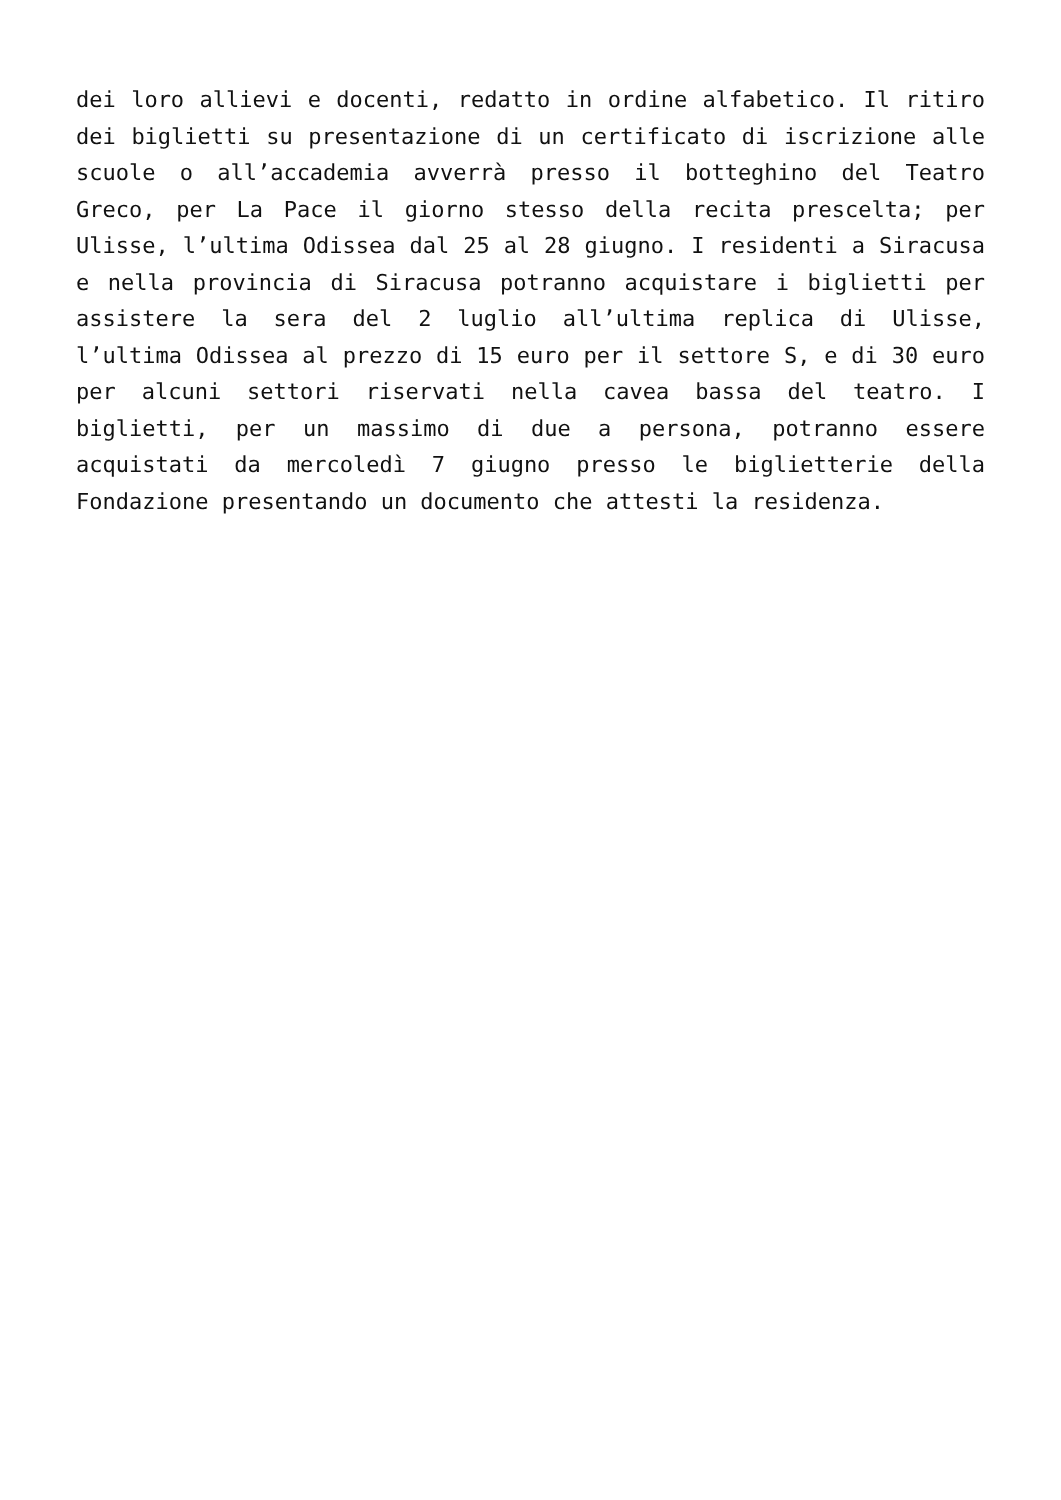dei loro allievi e docenti, redatto in ordine alfabetico. Il ritiro dei biglietti su presentazione di un certificato di iscrizione alle scuole o all’accademia avverrà presso il botteghino del Teatro Greco, per La Pace il giorno stesso della recita prescelta; per Ulisse, l’ultima Odissea dal 25 al 28 giugno. I residenti a Siracusa e nella provincia di Siracusa potranno acquistare i biglietti per assistere la sera del 2 luglio all’ultima replica di Ulisse, l’ultima Odissea al prezzo di 15 euro per il settore S, e di 30 euro per alcuni settori riservati nella cavea bassa del teatro. I biglietti, per un massimo di due a persona, potranno essere acquistati da mercoledì 7 giugno presso le biglietterie della Fondazione presentando un documento che attesti la residenza.